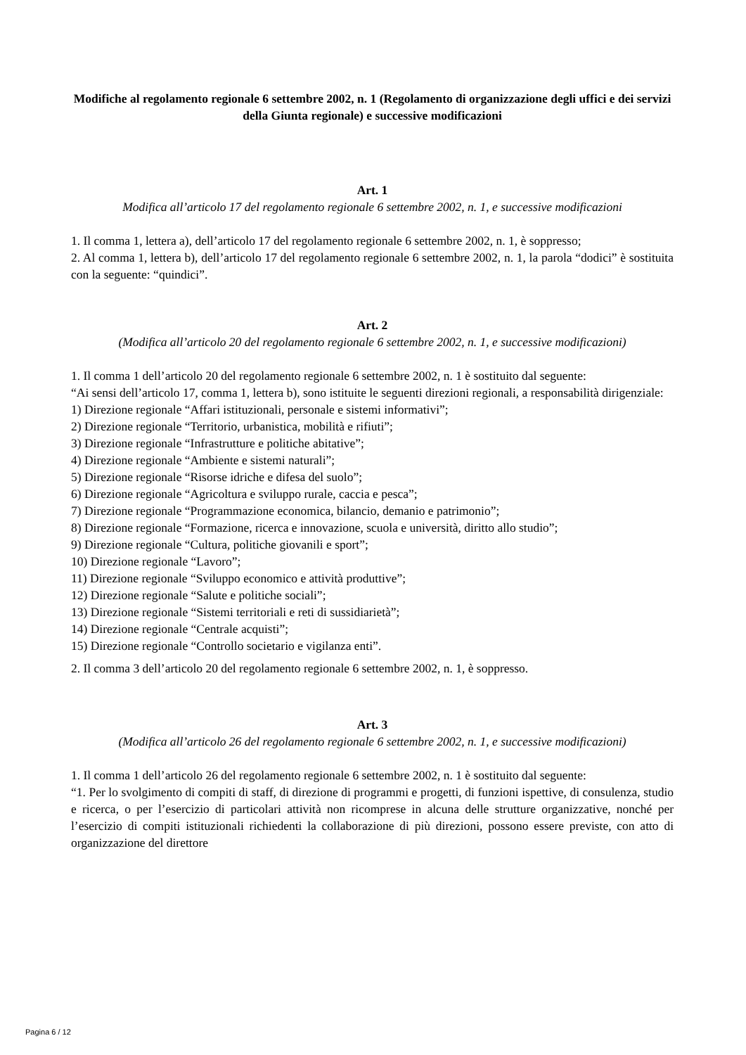Modifiche al regolamento regionale 6 settembre 2002, n. 1 (Regolamento di organizzazione degli uffici e dei servizi della Giunta regionale) e successive modificazioni
Art. 1
Modifica all’articolo 17 del regolamento regionale 6 settembre 2002, n. 1, e successive modificazioni
1. Il comma 1, lettera a), dell’articolo 17 del regolamento regionale 6 settembre 2002, n. 1, è soppresso;
2. Al comma 1, lettera b), dell’articolo 17 del regolamento regionale 6 settembre 2002, n. 1, la parola “dodici” è sostituita con la seguente: “quindici”.
Art. 2
(Modifica all’articolo 20 del regolamento regionale 6 settembre 2002, n. 1, e successive modificazioni)
1. Il comma 1 dell’articolo 20 del regolamento regionale 6 settembre 2002, n. 1 è sostituito dal seguente:
“Ai sensi dell’articolo 17, comma 1, lettera b), sono istituite le seguenti direzioni regionali, a responsabilità dirigenziale:
1) Direzione regionale “Affari istituzionali, personale e sistemi informativi”;
2) Direzione regionale “Territorio, urbanistica, mobilità e rifiuti”;
3) Direzione regionale “Infrastrutture e politiche abitative”;
4) Direzione regionale “Ambiente e sistemi naturali”;
5) Direzione regionale “Risorse idriche e difesa del suolo”;
6) Direzione regionale “Agricoltura e sviluppo rurale, caccia e pesca”;
7) Direzione regionale “Programmazione economica, bilancio, demanio e patrimonio”;
8) Direzione regionale “Formazione, ricerca e innovazione, scuola e università, diritto allo studio”;
9) Direzione regionale “Cultura, politiche giovanili e sport”;
10) Direzione regionale “Lavoro”;
11) Direzione regionale “Sviluppo economico e attività produttive”;
12) Direzione regionale “Salute e politiche sociali”;
13) Direzione regionale “Sistemi territoriali e reti di sussidiarietà”;
14) Direzione regionale “Centrale acquisti”;
15) Direzione regionale “Controllo societario e vigilanza enti”.
2. Il comma 3 dell’articolo 20 del regolamento regionale 6 settembre 2002, n. 1, è soppresso.
Art. 3
(Modifica all’articolo 26 del regolamento regionale 6 settembre 2002, n. 1, e successive modificazioni)
1. Il comma 1 dell’articolo 26 del regolamento regionale 6 settembre 2002, n. 1 è sostituito dal seguente:
“1. Per lo svolgimento di compiti di staff, di direzione di programmi e progetti, di funzioni ispettive, di consulenza, studio e ricerca, o per l’esercizio di particolari attività non ricomprese in alcuna delle strutture organizzative, nonché per l’esercizio di compiti istituzionali richiedenti la collaborazione di più direzioni, possono essere previste, con atto di organizzazione del direttore
Pagina 6 / 12